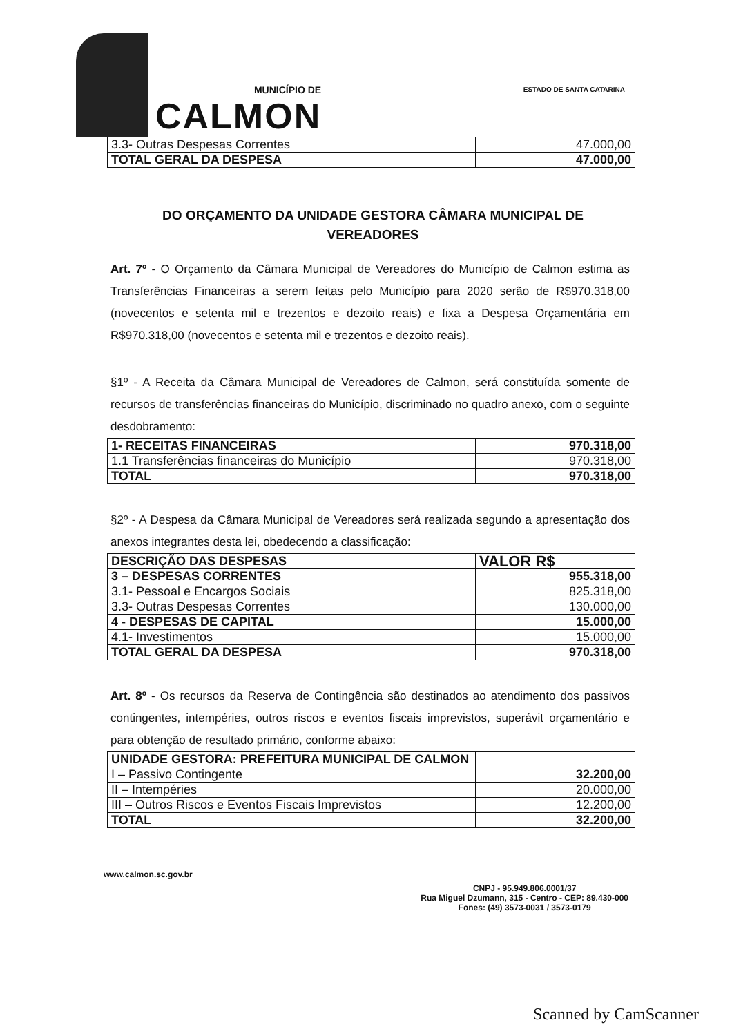MUNICÍPIO DE
CALMON
ESTADO DE SANTA CATARINA
| 3.3- Outras Despesas Correntes | 47.000,00 |
| TOTAL GERAL DA DESPESA | 47.000,00 |
DO ORÇAMENTO DA UNIDADE GESTORA CÂMARA MUNICIPAL DE VEREADORES
Art. 7º - O Orçamento da Câmara Municipal de Vereadores do Município de Calmon estima as Transferências Financeiras a serem feitas pelo Município para 2020 serão de R$970.318,00 (novecentos e setenta mil e trezentos e dezoito reais) e fixa a Despesa Orçamentária em R$970.318,00 (novecentos e setenta mil e trezentos e dezoito reais).
§1º - A Receita da Câmara Municipal de Vereadores de Calmon, será constituída somente de recursos de transferências financeiras do Município, discriminado no quadro anexo, com o seguinte desdobramento:
| 1- RECEITAS FINANCEIRAS | 970.318,00 |
| 1.1 Transferências financeiras do Município | 970.318,00 |
| TOTAL | 970.318,00 |
§2º - A Despesa da Câmara Municipal de Vereadores será realizada segundo a apresentação dos anexos integrantes desta lei, obedecendo a classificação:
| DESCRIÇÃO DAS DESPESAS | VALOR R$ |
| 3 – DESPESAS CORRENTES | 955.318,00 |
| 3.1- Pessoal e Encargos Sociais | 825.318,00 |
| 3.3- Outras Despesas Correntes | 130.000,00 |
| 4 - DESPESAS DE CAPITAL | 15.000,00 |
| 4.1- Investimentos | 15.000,00 |
| TOTAL GERAL DA DESPESA | 970.318,00 |
Art. 8º - Os recursos da Reserva de Contingência são destinados ao atendimento dos passivos contingentes, intempéries, outros riscos e eventos fiscais imprevistos, superávit orçamentário e para obtenção de resultado primário, conforme abaixo:
| UNIDADE GESTORA: PREFEITURA MUNICIPAL DE CALMON | |
| I – Passivo Contingente | 32.200,00 |
| II – Intempéries | 20.000,00 |
| III – Outros Riscos e Eventos Fiscais Imprevistos | 12.200,00 |
| TOTAL | 32.200,00 |
www.calmon.sc.gov.br
CNPJ - 95.949.806.0001/37
Rua Miguel Dzumann, 315 - Centro - CEP: 89.430-000
Fones: (49) 3573-0031 / 3573-0179
Scanned by CamScanner